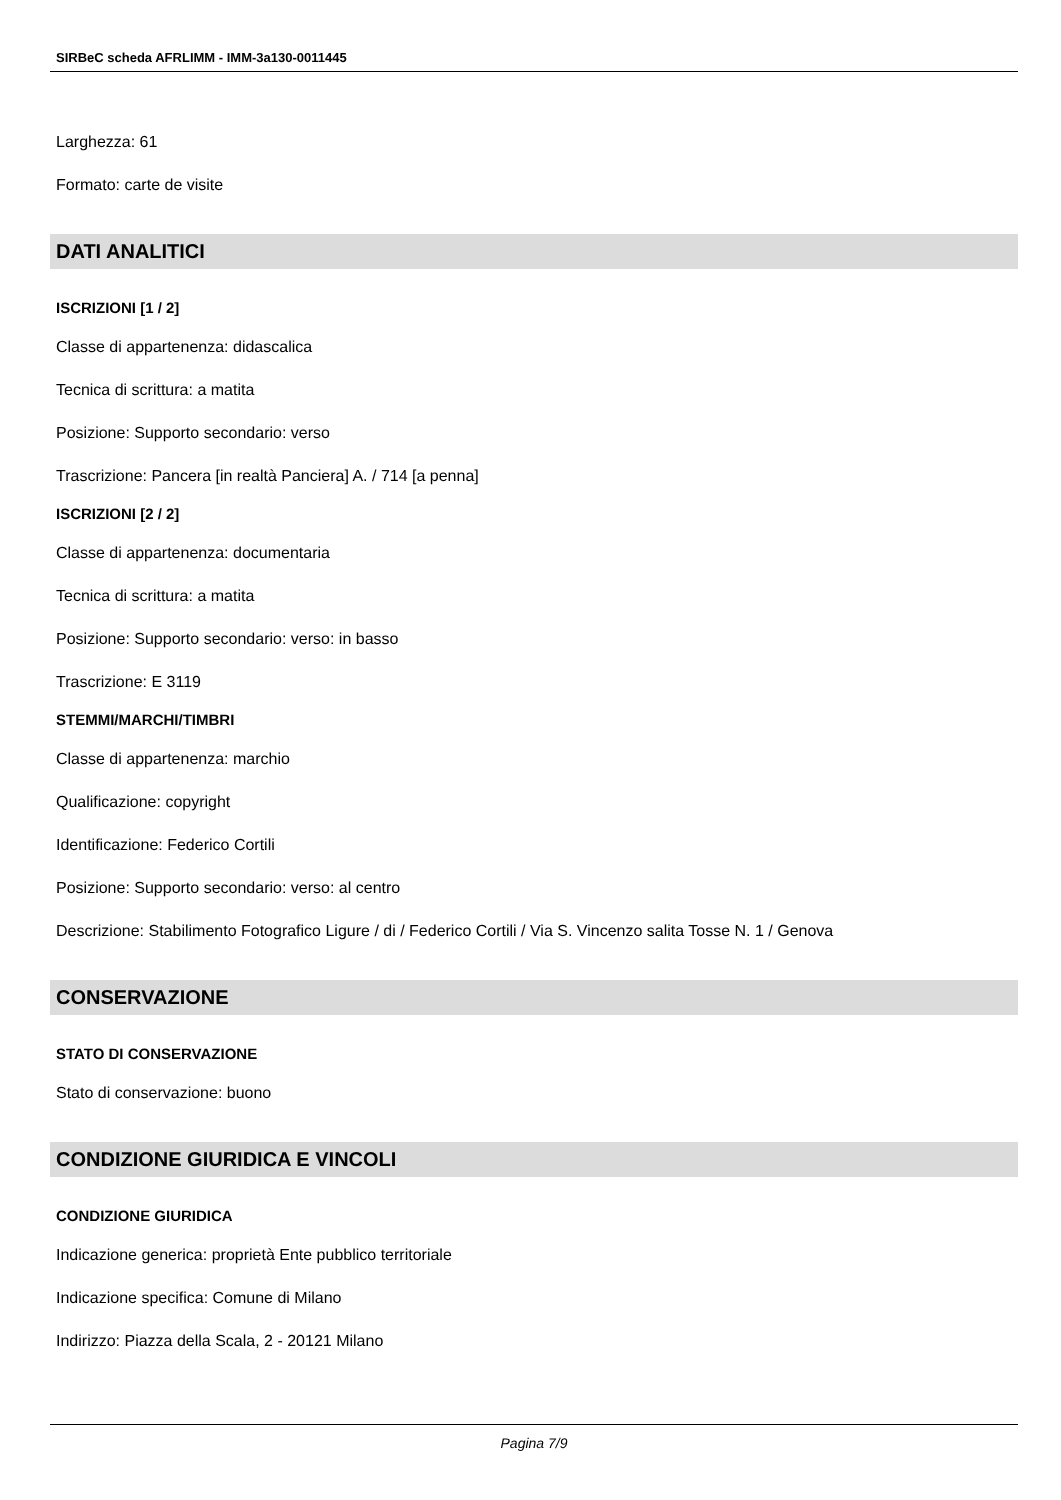SIRBeC scheda AFRLIMM - IMM-3a130-0011445
Larghezza: 61
Formato: carte de visite
DATI ANALITICI
ISCRIZIONI [1 / 2]
Classe di appartenenza: didascalica
Tecnica di scrittura: a matita
Posizione: Supporto secondario: verso
Trascrizione: Pancera [in realtà Panciera] A. / 714 [a penna]
ISCRIZIONI [2 / 2]
Classe di appartenenza: documentaria
Tecnica di scrittura: a matita
Posizione: Supporto secondario: verso: in basso
Trascrizione: E 3119
STEMMI/MARCHI/TIMBRI
Classe di appartenenza: marchio
Qualificazione: copyright
Identificazione: Federico Cortili
Posizione: Supporto secondario: verso: al centro
Descrizione: Stabilimento Fotografico Ligure / di / Federico Cortili / Via S. Vincenzo salita Tosse N. 1 / Genova
CONSERVAZIONE
STATO DI CONSERVAZIONE
Stato di conservazione: buono
CONDIZIONE GIURIDICA E VINCOLI
CONDIZIONE GIURIDICA
Indicazione generica: proprietà Ente pubblico territoriale
Indicazione specifica: Comune di Milano
Indirizzo: Piazza della Scala, 2 - 20121 Milano
Pagina 7/9